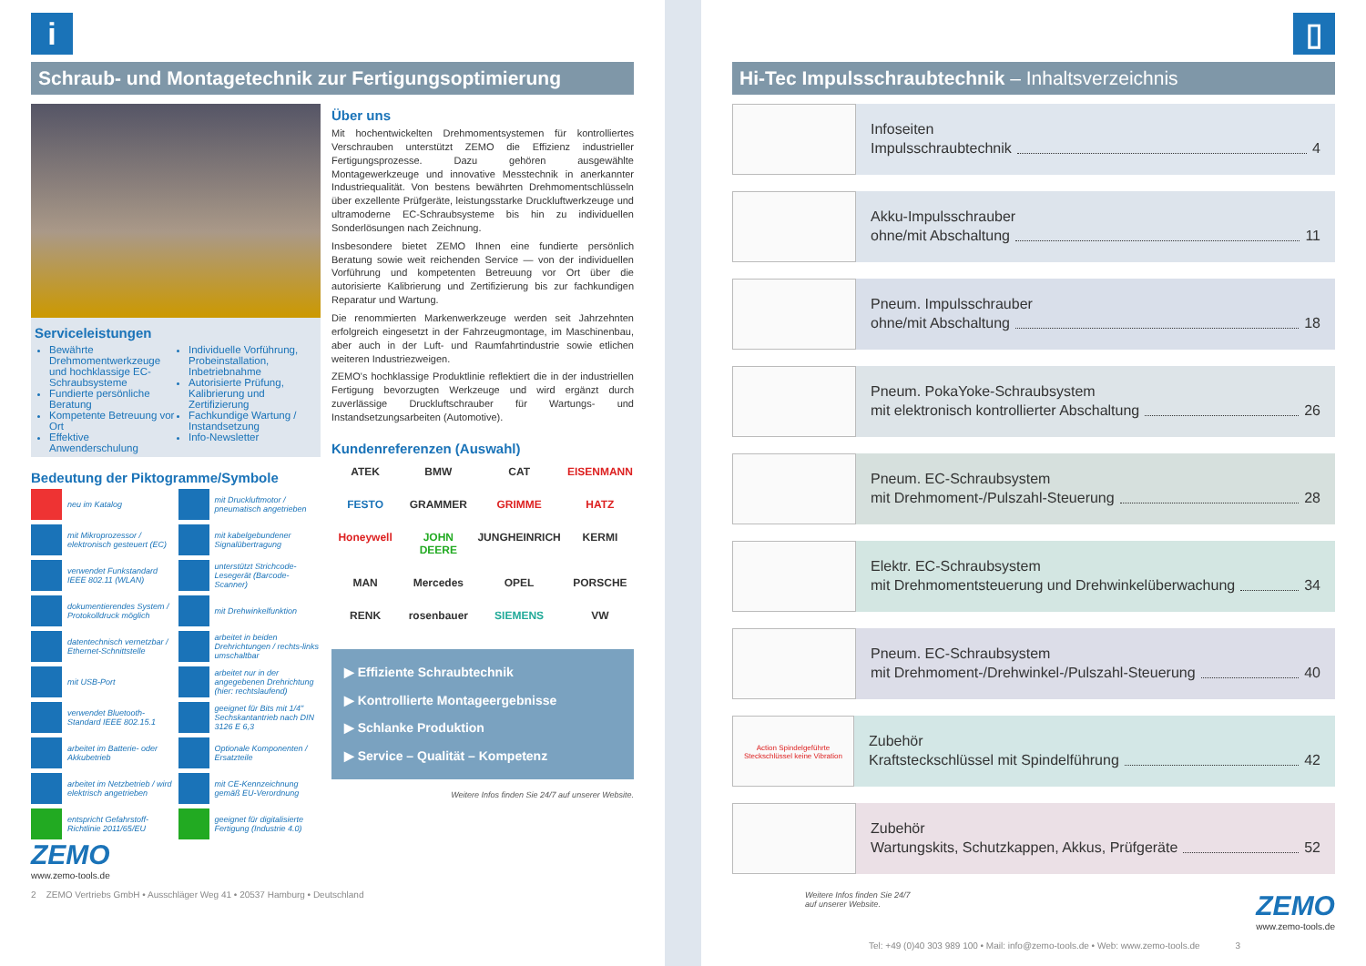i
Schraub- und Montagetechnik zur Fertigungsoptimierung
Serviceleistungen
Bewährte Drehmomentwerkzeuge und hochklassige EC-Schraubsysteme
Fundierte persönliche Beratung
Kompetente Betreuung vor Ort
Effektive Anwenderschulung
Individuelle Vorführung, Probeinstallation, Inbetriebnahme
Autorisierte Prüfung, Kalibrierung und Zertifizierung
Fachkundige Wartung / Instandsetzung
Info-Newsletter
Bedeutung der Piktogramme/Symbole
neu im Katalog
mit Druckluftmotor / pneumatisch angetrieben
mit Mikroprozessor / elektronisch gesteuert (EC)
mit kabelgebundener Signalübertragung
verwendet Funkstandard IEEE 802.11 (WLAN)
unterstützt Strichcode-Lesegerät (Barcode-Scanner)
dokumentierendes System / Protokolldruck möglich
mit Drehwinkelfunktion
datentechnisch vernetzbar / Ethernet-Schnittstelle
arbeitet in beiden Drehrichtungen / rechts-links umschaltbar
mit USB-Port
arbeitet nur in der angegebenen Drehrichtung (hier: rechtslaufend)
verwendet Bluetooth-Standard IEEE 802.15.1
geeignet für Bits mit 1/4" Sechskantantrieb nach DIN 3126 E 6,3
arbeitet im Batterie- oder Akkubetrieb
Optionale Komponenten / Ersatzteile
arbeitet im Netzbetrieb / wird elektrisch angetrieben
mit CE-Kennzeichnung gemäß EU-Verordnung
entspricht Gefahrstoff-Richtlinie 2011/65/EU
geeignet für digitalisierte Fertigung (Industrie 4.0)
Über uns
Mit hochentwickelten Drehmomentsystemen für kontrolliertes Verschrauben unterstützt ZEMO die Effizienz industrieller Fertigungsprozesse. Dazu gehören ausgewählte Montagewerkzeuge und innovative Messtechnik in anerkannter Industriequalität. Von bestens bewährten Drehmomentschlüsseln über exzellente Prüfgeräte, leistungsstarke Druckluftwerkzeuge und ultramoderne EC-Schraubsysteme bis hin zu individuellen Sonderlösungen nach Zeichnung.
Insbesondere bietet ZEMO Ihnen eine fundierte persönlich Beratung sowie weit reichenden Service — von der individuellen Vorführung und kompetenten Betreuung vor Ort über die autorisierte Kalibrierung und Zertifizierung bis zur fachkundigen Reparatur und Wartung.
Die renommierten Markenwerkzeuge werden seit Jahrzehnten erfolgreich eingesetzt in der Fahrzeugmontage, im Maschinenbau, aber auch in der Luft- und Raumfahrtindustrie sowie etlichen weiteren Industriezweigen.
ZEMO's hochklassige Produktlinie reflektiert die in der industriellen Fertigung bevorzugten Werkzeuge und wird ergänzt durch zuverlässige Druckluftschrauber für Wartungs- und Instandsetzungsarbeiten (Automotive).
Kundenreferenzen (Auswahl)
ATEK BMW CAT EISENMANN FESTO GRAMMER GRIMME HATZ Honeywell JOHN DEERE JUNGHEINRICH KERMI MAN Mercedes OPEL PORSCHE RENK rosenbauer SIEMENS VW
▶ Effiziente Schraubtechnik
▶ Kontrollierte Montageergebnisse
▶ Schlanke Produktion
▶ Service – Qualität – Kompetenz
Weitere Infos finden Sie 24/7 auf unserer Website.
ZEMO
www.zemo-tools.de
2 ZEMO Vertriebs GmbH • Ausschläger Weg 41 • 20537 Hamburg • Deutschland
▯
Hi-Tec Impulsschraubtechnik – Inhaltsverzeichnis
Infoseiten
Impulsschraubtechnik 4
Akku-Impulsschrauber
ohne/mit Abschaltung 11
Pneum. Impulsschrauber
ohne/mit Abschaltung 18
Pneum. PokaYoke-Schraubsystem
mit elektronisch kontrollierter Abschaltung 26
Pneum. EC-Schraubsystem
mit Drehmoment-/Pulszahl-Steuerung 28
Elektr. EC-Schraubsystem
mit Drehmomentsteuerung und Drehwinkelüberwachung 34
Pneum. EC-Schraubsystem
mit Drehmoment-/Drehwinkel-/Pulszahl-Steuerung 40
Action Spindelgeführte Steckschlüssel keine Vibration
Zubehör
Kraftsteckschlüssel mit Spindelführung 42
Zubehör
Wartungskits, Schutzkappen, Akkus, Prüfgeräte 52
Weitere Infos finden Sie 24/7 auf unserer Website.
ZEMO
www.zemo-tools.de
Tel: +49 (0)40 303 989 100 • Mail: info@zemo-tools.de • Web: www.zemo-tools.de 3